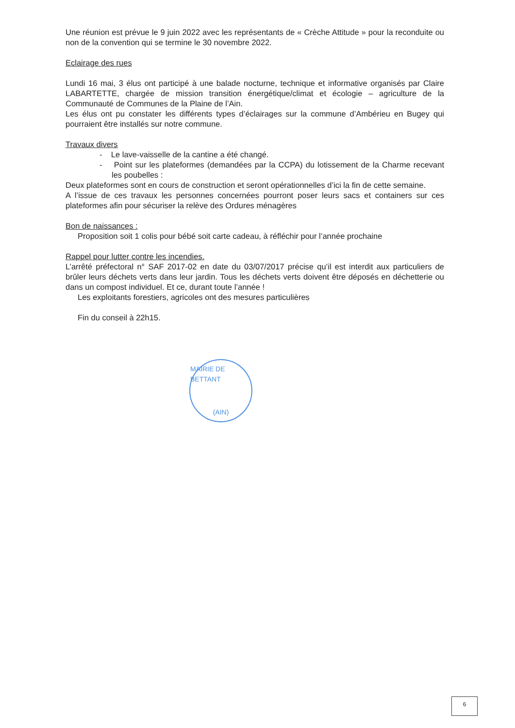Une réunion est prévue le 9 juin 2022 avec les représentants de « Crèche Attitude » pour la reconduite ou non de la convention qui se termine le 30 novembre 2022.
Eclairage des rues
Lundi 16 mai, 3 élus ont participé à une balade nocturne, technique et informative organisés par Claire LABARTETTE, chargée de mission transition énergétique/climat et écologie – agriculture de la Communauté de Communes de la Plaine de l’Ain.
Les élus ont pu constater les différents types d’éclairages sur la commune d’Ambérieu en Bugey qui pourraient être installés sur notre commune.
Travaux divers
- Le lave-vaisselle de la cantine a été changé.
- Point sur les plateformes (demandées par la CCPA) du lotissement de la Charme recevant les poubelles :
Deux plateformes sont en cours de construction et seront opérationnelles d’ici la fin de cette semaine.
A l’issue de ces travaux les personnes concernées pourront poser leurs sacs et containers sur ces plateformes afin pour sécuriser la relève des Ordures ménagères
Bon de naissances :
Proposition soit 1 colis pour bébé soit carte cadeau, à réfléchir pour l’année prochaine
Rappel pour lutter contre les incendies.
L’arrêté préfectoral n° SAF 2017-02 en date du 03/07/2017 précise qu’il est interdit aux particuliers de brûler leurs déchets verts dans leur jardin. Tous les déchets verts doivent être déposés en déchetterie ou dans un compost individuel. Et ce, durant toute l’année !
Les exploitants forestiers, agricoles ont des mesures particulières
Fin du conseil à 22h15.
MAIRIE DE BETTANT
(AIN)
6